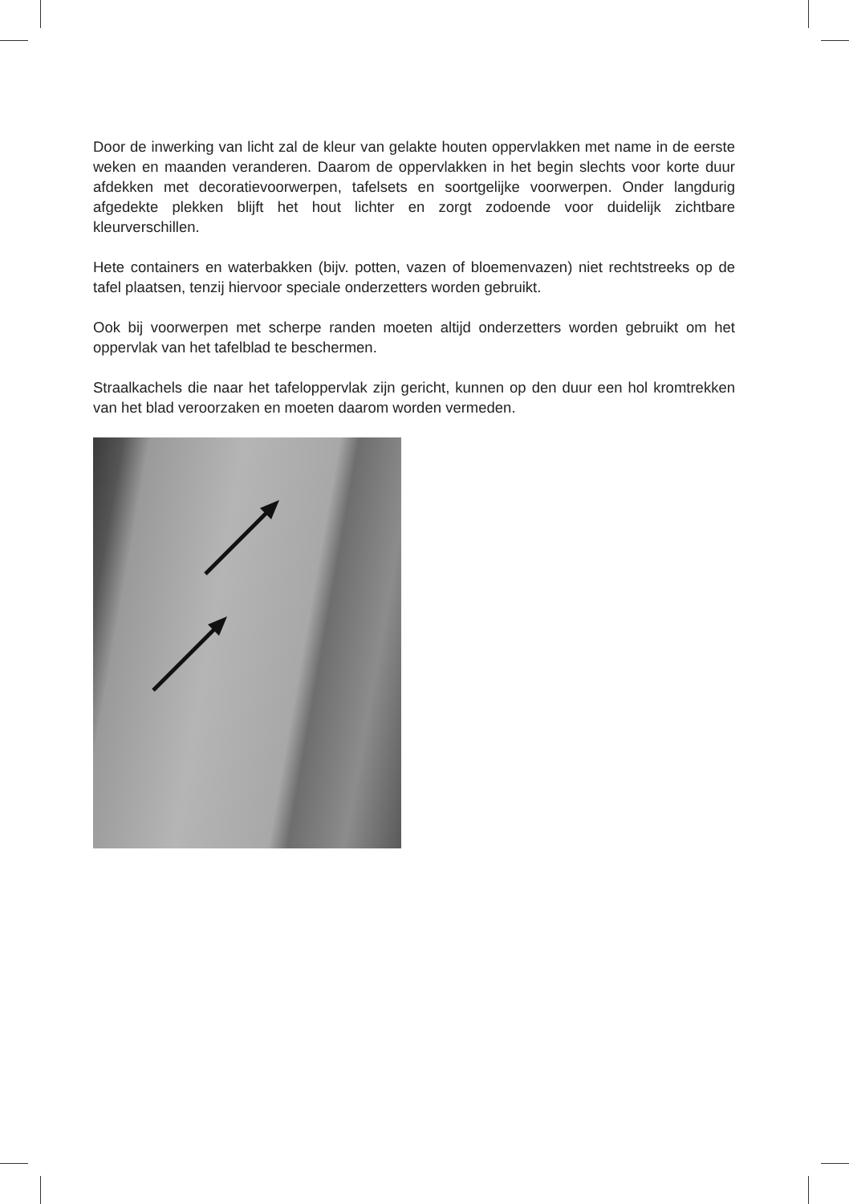Door de inwerking van licht zal de kleur van gelakte houten oppervlakken met name in de eerste weken en maanden veranderen. Daarom de oppervlakken in het begin slechts voor korte duur afdekken met decoratievoorwerpen, tafelsets en soortgelijke voorwerpen. Onder langdurig afgedekte plekken blijft het hout lichter en zorgt zodoende voor duidelijk zichtbare kleurverschillen.
Hete containers en waterbakken (bijv. potten, vazen of bloemenvazen) niet rechtstreeks op de tafel plaatsen, tenzij hiervoor speciale onderzetters worden gebruikt.
Ook bij voorwerpen met scherpe randen moeten altijd onderzetters worden gebruikt om het oppervlak van het tafelblad te beschermen.
Straalkachels die naar het tafeloppervlak zijn gericht, kunnen op den duur een hol kromtrekken van het blad veroorzaken en moeten daarom worden vermeden.